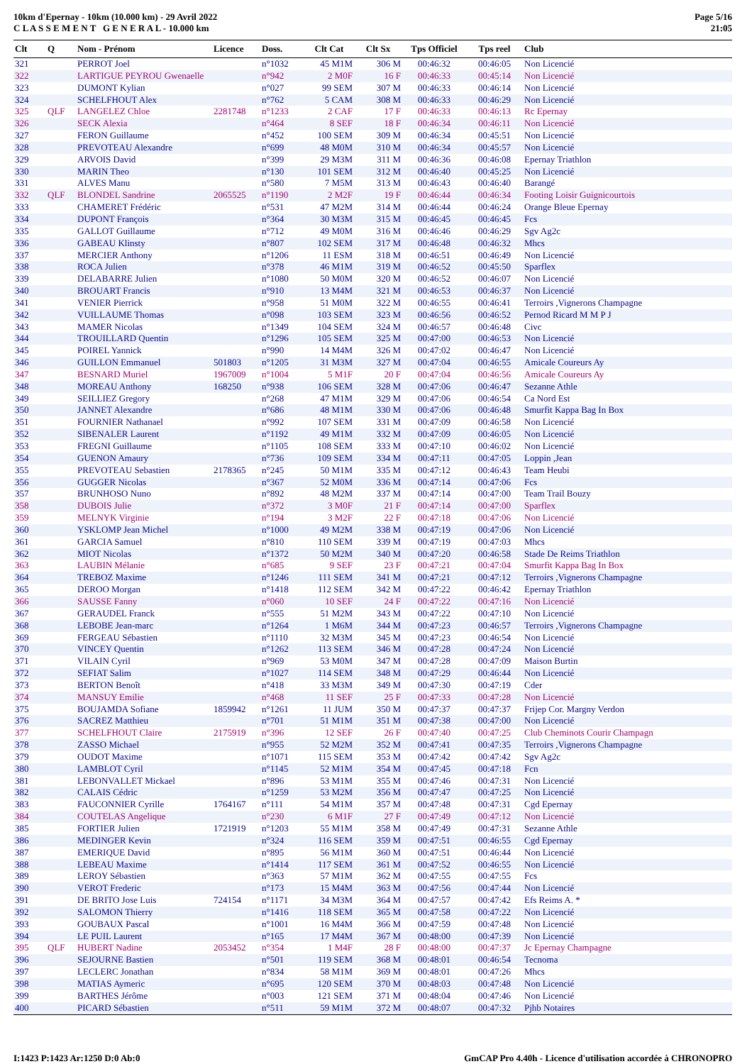10km d'Epernay - 10km (10.000 km) - 29 Avril 2022
C L A S S E M E N T G E N E R A L - 10.000 km
Page 5/16
21:05
| Clt | Q | Nom - Prénom | Licence | Doss. | Clt Cat | Clt Sx | Tps Officiel | Tps reel | Club |
| --- | --- | --- | --- | --- | --- | --- | --- | --- | --- |
| 321 | | PERROT Joel | | n°1032 | 45 M1M | 306 M | 00:46:32 | 00:46:05 | Non Licencié |
| 322 | | LARTIGUE PEYROU Gwenaelle | | n°942 | 2 M0F | 16 F | 00:46:33 | 00:45:14 | Non Licencié |
| 323 | | DUMONT Kylian | | n°027 | 99 SEM | 307 M | 00:46:33 | 00:46:14 | Non Licencié |
| 324 | | SCHELFHOUT Alex | | n°762 | 5 CAM | 308 M | 00:46:33 | 00:46:29 | Non Licencié |
| 325 | QLF | LANGELEZ Chloe | 2281748 | n°1233 | 2 CAF | 17 F | 00:46:33 | 00:46:13 | Rc Epernay |
| 326 | | SECK Alexia | | n°464 | 8 SEF | 18 F | 00:46:34 | 00:46:11 | Non Licencié |
| 327 | | FERON Guillaume | | n°452 | 100 SEM | 309 M | 00:46:34 | 00:45:51 | Non Licencié |
| 328 | | PREVOTEAU Alexandre | | n°699 | 48 M0M | 310 M | 00:46:34 | 00:45:57 | Non Licencié |
| 329 | | ARVOIS David | | n°399 | 29 M3M | 311 M | 00:46:36 | 00:46:08 | Epernay Triathlon |
| 330 | | MARIN Theo | | n°130 | 101 SEM | 312 M | 00:46:40 | 00:45:25 | Non Licencié |
| 331 | | ALVES Manu | | n°580 | 7 M5M | 313 M | 00:46:43 | 00:46:40 | Barangé |
| 332 | QLF | BLONDEL Sandrine | 2065525 | n°1190 | 2 M2F | 19 F | 00:46:44 | 00:46:34 | Footing Loisir Guignicourtois |
| 333 | | CHAMERET Frédéric | | n°531 | 47 M2M | 314 M | 00:46:44 | 00:46:24 | Orange Bleue Epernay |
| 334 | | DUPONT François | | n°364 | 30 M3M | 315 M | 00:46:45 | 00:46:45 | Fcs |
| 335 | | GALLOT Guillaume | | n°712 | 49 M0M | 316 M | 00:46:46 | 00:46:29 | Sgv Ag2c |
| 336 | | GABEAU Klinsty | | n°807 | 102 SEM | 317 M | 00:46:48 | 00:46:32 | Mhcs |
| 337 | | MERCIER Anthony | | n°1206 | 11 ESM | 318 M | 00:46:51 | 00:46:49 | Non Licencié |
| 338 | | ROCA Julien | | n°378 | 46 M1M | 319 M | 00:46:52 | 00:45:50 | Sparflex |
| 339 | | DELABARRE Julien | | n°1080 | 50 M0M | 320 M | 00:46:52 | 00:46:07 | Non Licencié |
| 340 | | BROUART Francis | | n°910 | 13 M4M | 321 M | 00:46:53 | 00:46:37 | Non Licencié |
| 341 | | VENIER Pierrick | | n°958 | 51 M0M | 322 M | 00:46:55 | 00:46:41 | Terroirs ,Vignerons Champagne |
| 342 | | VUILLAUME Thomas | | n°098 | 103 SEM | 323 M | 00:46:56 | 00:46:52 | Pernod Ricard M M P J |
| 343 | | MAMER Nicolas | | n°1349 | 104 SEM | 324 M | 00:46:57 | 00:46:48 | Civc |
| 344 | | TROUILLARD Quentin | | n°1296 | 105 SEM | 325 M | 00:47:00 | 00:46:53 | Non Licencié |
| 345 | | POIREL Yannick | | n°990 | 14 M4M | 326 M | 00:47:02 | 00:46:47 | Non Licencié |
| 346 | | GUILLON Emmanuel | 501803 | n°1205 | 31 M3M | 327 M | 00:47:04 | 00:46:55 | Amicale Coureurs Ay |
| 347 | | BESNARD Muriel | 1967009 | n°1004 | 5 M1F | 20 F | 00:47:04 | 00:46:56 | Amicale Coureurs Ay |
| 348 | | MOREAU Anthony | 168250 | n°938 | 106 SEM | 328 M | 00:47:06 | 00:46:47 | Sezanne Athle |
| 349 | | SEILLIEZ Gregory | | n°268 | 47 M1M | 329 M | 00:47:06 | 00:46:54 | Ca Nord Est |
| 350 | | JANNET Alexandre | | n°686 | 48 M1M | 330 M | 00:47:06 | 00:46:48 | Smurfit Kappa Bag In Box |
| 351 | | FOURNIER Nathanael | | n°992 | 107 SEM | 331 M | 00:47:09 | 00:46:58 | Non Licencié |
| 352 | | SIBENALER Laurent | | n°1192 | 49 M1M | 332 M | 00:47:09 | 00:46:05 | Non Licencié |
| 353 | | FREGNI Guillaume | | n°1105 | 108 SEM | 333 M | 00:47:10 | 00:46:02 | Non Licencié |
| 354 | | GUENON Amaury | | n°736 | 109 SEM | 334 M | 00:47:11 | 00:47:05 | Loppin ,Jean |
| 355 | | PREVOTEAU Sebastien | 2178365 | n°245 | 50 M1M | 335 M | 00:47:12 | 00:46:43 | Team Heubi |
| 356 | | GUGGER Nicolas | | n°367 | 52 M0M | 336 M | 00:47:14 | 00:47:06 | Fcs |
| 357 | | BRUNHOSO Nuno | | n°892 | 48 M2M | 337 M | 00:47:14 | 00:47:00 | Team Trail Bouzy |
| 358 | | DUBOIS Julie | | n°372 | 3 M0F | 21 F | 00:47:14 | 00:47:00 | Sparflex |
| 359 | | MELNYK Virginie | | n°194 | 3 M2F | 22 F | 00:47:18 | 00:47:06 | Non Licencié |
| 360 | | YSKLOMP Jean Michel | | n°1000 | 49 M2M | 338 M | 00:47:19 | 00:47:06 | Non Licencié |
| 361 | | GARCIA Samuel | | n°810 | 110 SEM | 339 M | 00:47:19 | 00:47:03 | Mhcs |
| 362 | | MIOT Nicolas | | n°1372 | 50 M2M | 340 M | 00:47:20 | 00:46:58 | Stade De Reims Triathlon |
| 363 | | LAUBIN Mélanie | | n°685 | 9 SEF | 23 F | 00:47:21 | 00:47:04 | Smurfit Kappa Bag In Box |
| 364 | | TREBOZ Maxime | | n°1246 | 111 SEM | 341 M | 00:47:21 | 00:47:12 | Terroirs ,Vignerons Champagne |
| 365 | | DEROO Morgan | | n°1418 | 112 SEM | 342 M | 00:47:22 | 00:46:42 | Epernay Triathlon |
| 366 | | SAUSSE Fanny | | n°060 | 10 SEF | 24 F | 00:47:22 | 00:47:16 | Non Licencié |
| 367 | | GERAUDEL Franck | | n°555 | 51 M2M | 343 M | 00:47:22 | 00:47:10 | Non Licencié |
| 368 | | LEBOBE Jean-marc | | n°1264 | 1 M6M | 344 M | 00:47:23 | 00:46:57 | Terroirs ,Vignerons Champagne |
| 369 | | FERGEAU Sébastien | | n°1110 | 32 M3M | 345 M | 00:47:23 | 00:46:54 | Non Licencié |
| 370 | | VINCEY Quentin | | n°1262 | 113 SEM | 346 M | 00:47:28 | 00:47:24 | Non Licencié |
| 371 | | VILAIN Cyril | | n°969 | 53 M0M | 347 M | 00:47:28 | 00:47:09 | Maison Burtin |
| 372 | | SEFIAT Salim | | n°1027 | 114 SEM | 348 M | 00:47:29 | 00:46:44 | Non Licencié |
| 373 | | BERTON Benoît | | n°418 | 33 M3M | 349 M | 00:47:30 | 00:47:19 | Cder |
| 374 | | MANSUY Emilie | | n°468 | 11 SEF | 25 F | 00:47:33 | 00:47:28 | Non Licencié |
| 375 | | BOUJAMDA Sofiane | 1859942 | n°1261 | 11 JUM | 350 M | 00:47:37 | 00:47:37 | Frijep Cor. Margny Verdon |
| 376 | | SACREZ Matthieu | | n°701 | 51 M1M | 351 M | 00:47:38 | 00:47:00 | Non Licencié |
| 377 | | SCHELFHOUT Claire | 2175919 | n°396 | 12 SEF | 26 F | 00:47:40 | 00:47:25 | Club Cheminots Courir Champagn |
| 378 | | ZASSO Michael | | n°955 | 52 M2M | 352 M | 00:47:41 | 00:47:35 | Terroirs ,Vignerons Champagne |
| 379 | | OUDOT Maxime | | n°1071 | 115 SEM | 353 M | 00:47:42 | 00:47:42 | Sgv Ag2c |
| 380 | | LAMBLOT Cyril | | n°1145 | 52 M1M | 354 M | 00:47:45 | 00:47:18 | Fcn |
| 381 | | LEBONVALLET Mickael | | n°896 | 53 M1M | 355 M | 00:47:46 | 00:47:31 | Non Licencié |
| 382 | | CALAIS Cédric | | n°1259 | 53 M2M | 356 M | 00:47:47 | 00:47:25 | Non Licencié |
| 383 | | FAUCONNIER Cyrille | 1764167 | n°111 | 54 M1M | 357 M | 00:47:48 | 00:47:31 | Cgd Epernay |
| 384 | | COUTELAS Angelique | | n°230 | 6 M1F | 27 F | 00:47:49 | 00:47:12 | Non Licencié |
| 385 | | FORTIER Julien | 1721919 | n°1203 | 55 M1M | 358 M | 00:47:49 | 00:47:31 | Sezanne Athle |
| 386 | | MEDINGER Kevin | | n°324 | 116 SEM | 359 M | 00:47:51 | 00:46:55 | Cgd Epernay |
| 387 | | EMERIQUE David | | n°895 | 56 M1M | 360 M | 00:47:51 | 00:46:44 | Non Licencié |
| 388 | | LEBEAU Maxime | | n°1414 | 117 SEM | 361 M | 00:47:52 | 00:46:55 | Non Licencié |
| 389 | | LEROY Sébastien | | n°363 | 57 M1M | 362 M | 00:47:55 | 00:47:55 | Fcs |
| 390 | | VEROT Frederic | | n°173 | 15 M4M | 363 M | 00:47:56 | 00:47:44 | Non Licencié |
| 391 | | DE BRITO Jose Luis | 724154 | n°1171 | 34 M3M | 364 M | 00:47:57 | 00:47:42 | Efs Reims A. * |
| 392 | | SALOMON Thierry | | n°1416 | 118 SEM | 365 M | 00:47:58 | 00:47:22 | Non Licencié |
| 393 | | GOUBAUX Pascal | | n°1001 | 16 M4M | 366 M | 00:47:59 | 00:47:48 | Non Licencié |
| 394 | | LE PUIL Laurent | | n°165 | 17 M4M | 367 M | 00:48:00 | 00:47:39 | Non Licencié |
| 395 | QLF | HUBERT Nadine | 2053452 | n°354 | 1 M4F | 28 F | 00:48:00 | 00:47:37 | Jc Epernay Champagne |
| 396 | | SEJOURNE Bastien | | n°501 | 119 SEM | 368 M | 00:48:01 | 00:46:54 | Tecnoma |
| 397 | | LECLERC Jonathan | | n°834 | 58 M1M | 369 M | 00:48:01 | 00:47:26 | Mhcs |
| 398 | | MATIAS Aymeric | | n°695 | 120 SEM | 370 M | 00:48:03 | 00:47:48 | Non Licencié |
| 399 | | BARTHES Jérôme | | n°003 | 121 SEM | 371 M | 00:48:04 | 00:47:46 | Non Licencié |
| 400 | | PICARD Sébastien | | n°511 | 59 M1M | 372 M | 00:48:07 | 00:47:32 | Pjhb Notaires |
I:1423 P:1423 Ar:1250 D:0 Ab:0 GmCAP Pro 4.40h - Licence d'utilisation accordée à CHRONOPRO